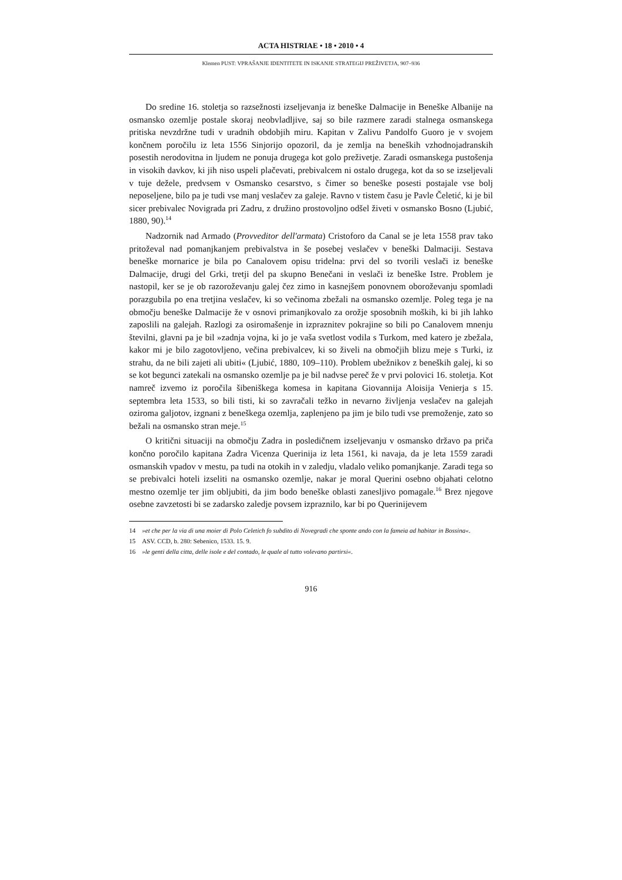ACTA HISTRIAE • 18 • 2010 • 4
Klemen PUST: VPRAŠANJE IDENTITETE IN ISKANJE STRATEGIJ PREŽIVETJA, 907–936
Do sredine 16. stoletja so razsežnosti izseljevanja iz beneške Dalmacije in Beneške Albanije na osmansko ozemlje postale skoraj neobvladljive, saj so bile razmere zaradi stalnega osmanskega pritiska nevzdržne tudi v uradnih obdobjih miru. Kapitan v Zalivu Pandolfo Guoro je v svojem končnem poročilu iz leta 1556 Sinjorijo opozoril, da je zemlja na beneških vzhodnojadranskih posestih nerodovitna in ljudem ne ponuja drugega kot golo preživetje. Zaradi osmanskega pustošenja in visokih davkov, ki jih niso uspeli plačevati, prebivalcem ni ostalo drugega, kot da so se izseljevali v tuje dežele, predvsem v Osmansko cesarstvo, s čimer so beneške posesti postajale vse bolj neposeljene, bilo pa je tudi vse manj veslačev za galeje. Ravno v tistem času je Pavle Čeletić, ki je bil sicer prebivalec Novigrada pri Zadru, z družino prostovoljno odšel živeti v osmansko Bosno (Ljubić, 1880, 90).<sup>14</sup>
Nadzornik nad Armado (Provveditor dell'armata) Cristoforo da Canal se je leta 1558 prav tako pritoževal nad pomanjkanjem prebivalstva in še posebej veslačev v beneški Dalmaciji. Sestava beneške mornarice je bila po Canalovem opisu tridelna: prvi del so tvorili veslači iz beneške Dalmacije, drugi del Grki, tretji del pa skupno Benečani in veslači iz beneške Istre. Problem je nastopil, ker se je ob razoroževanju galej čez zimo in kasnejšem ponovnem oboroževanju spomladi porazgubila po ena tretjina veslačev, ki so večinoma zbežali na osmansko ozemlje. Poleg tega je na območju beneške Dalmacije že v osnovi primanjkovalo za orožje sposobnih moških, ki bi jih lahko zaposlili na galejah. Razlogi za osiromašenje in izpraznitev pokrajine so bili po Canalovem mnenju številni, glavni pa je bil »zadnja vojna, ki jo je vaša svetlost vodila s Turkom, med katero je zbežala, kakor mi je bilo zagotovljeno, večina prebivalcev, ki so živeli na območjih blizu meje s Turki, iz strahu, da ne bili zajeti ali ubiti« (Ljubić, 1880, 109–110). Problem ubežnikov z beneških galej, ki so se kot begunci zatekali na osmansko ozemlje pa je bil nadvse pereč že v prvi polovici 16. stoletja. Kot namreč izvemo iz poročila šibeniškega komesa in kapitana Giovannija Aloisija Venierja s 15. septembra leta 1533, so bili tisti, ki so zavračali težko in nevarno življenja veslačev na galejah oziroma galjotov, izgnani z beneškega ozemlja, zaplenjeno pa jim je bilo tudi vse premoženje, zato so bežali na osmansko stran meje.<sup>15</sup>
O kritični situaciji na območju Zadra in posledičnem izseljevanju v osmansko državo pa priča končno poročilo kapitana Zadra Vicenza Querinija iz leta 1561, ki navaja, da je leta 1559 zaradi osmanskih vpadov v mestu, pa tudi na otokih in v zaledju, vladalo veliko pomanjkanje. Zaradi tega so se prebivalci hoteli izseliti na osmansko ozemlje, nakar je moral Querini osebno objahati celotno mestno ozemlje ter jim obljubiti, da jim bodo beneške oblasti zanesljivo pomagale.<sup>16</sup> Brez njegove osebne zavzetosti bi se zadarsko zaledje povsem izpraznilo, kar bi po Querinijevem
14 »et che per la via di una moier di Polo Celetich fo subdito di Novegradi che sponte ando con la fameia ad habitar in Bossina«.
15 ASV. CCD, b. 280: Sebenico, 1533. 15. 9.
16 »le genti della citta, delle isole e del contado, le quale al tutto volevano partirsi«.
916